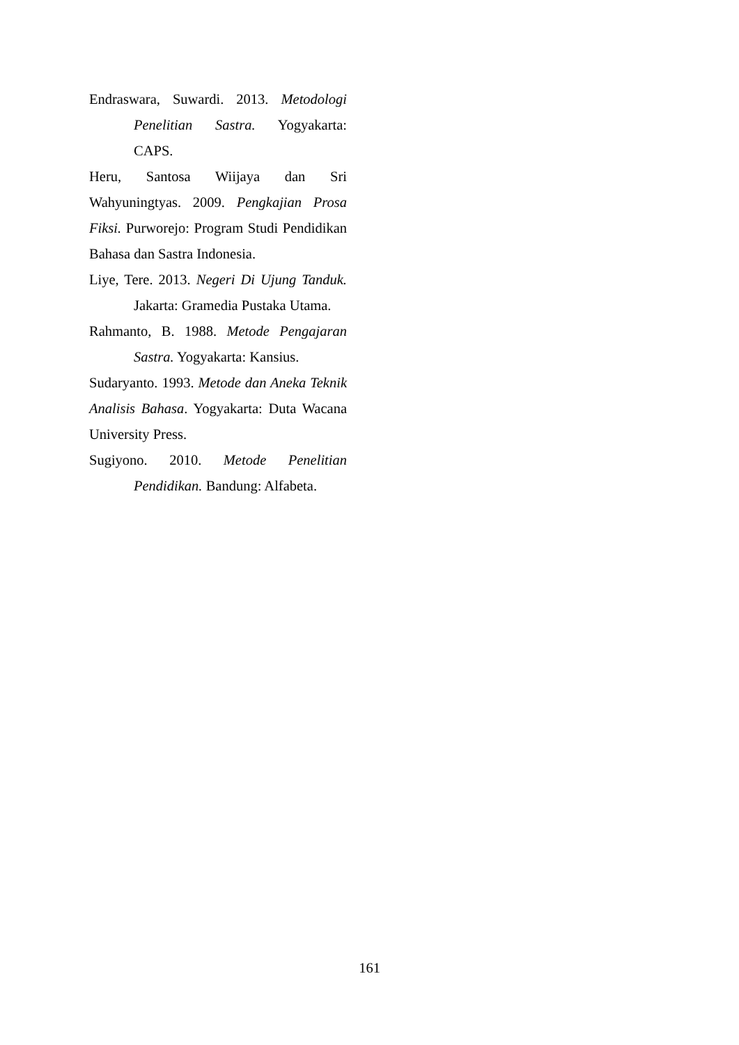Endraswara, Suwardi. 2013. Metodologi Penelitian Sastra. Yogyakarta: CAPS.
Heru, Santosa Wiijaya dan Sri Wahyuningtyas. 2009. Pengkajian Prosa Fiksi. Purworejo: Program Studi Pendidikan Bahasa dan Sastra Indonesia.
Liye, Tere. 2013. Negeri Di Ujung Tanduk. Jakarta: Gramedia Pustaka Utama.
Rahmanto, B. 1988. Metode Pengajaran Sastra. Yogyakarta: Kansius.
Sudaryanto. 1993. Metode dan Aneka Teknik Analisis Bahasa. Yogyakarta: Duta Wacana University Press.
Sugiyono. 2010. Metode Penelitian Pendidikan. Bandung: Alfabeta.
161